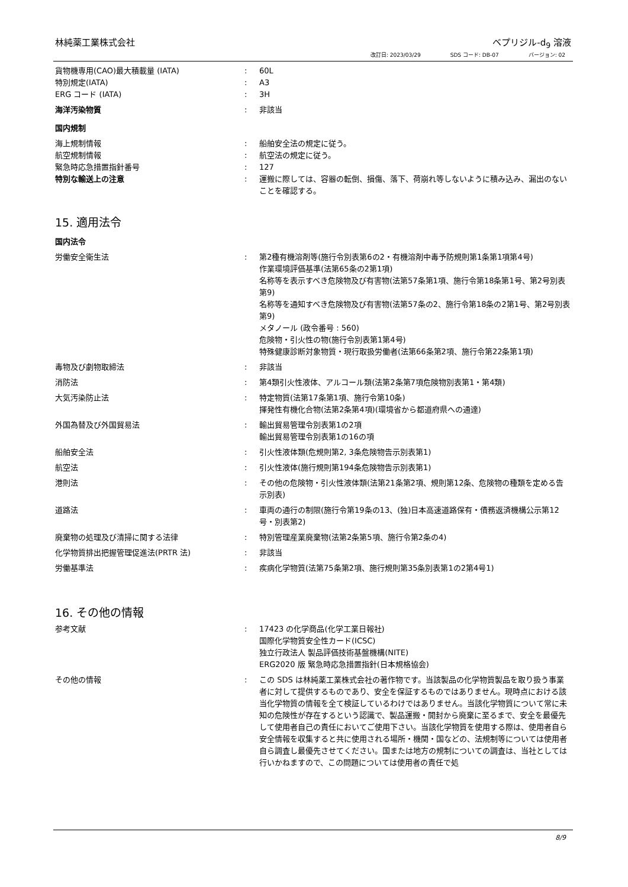林純薬工業株式会社 ベプリジル-d<sub>9</sub> 溶液
改訂日: 2023/03/29 SDS コード: DB-07 バージョン: 02
貨物機専用(CAO)最大積載量 (IATA) : 60L
特別規定(IATA) : A3
ERG コード (IATA) : 3H
海洋汚染物質 : 非該当
国内規制
海上規制情報 : 船舶安全法の規定に従う。
航空規制情報 : 航空法の規定に従う。
緊急時応急措置指針番号 : 127
特別な輸送上の注意 : 運搬に際しては、容器の転倒、損傷、落下、荷崩れ等しないように積み込み、漏出のないことを確認する。
15. 適用法令
国内法令
労働安全衛生法 : 第2種有機溶剤等(施行令別表第6の2・有機溶剤中毒予防規則第1条第1項第4号)
作業環境評価基準(法第65条の2第1項)
名称等を表示すべき危険物及び有害物(法第57条第1項、施行令第18条第1号、第2号別表第9)
名称等を通知すべき危険物及び有害物(法第57条の2、施行令第18条の2第1号、第2号別表第9)
メタノール (政令番号 : 560)
危険物・引火性の物(施行令別表第1第4号)
特殊健康診断対象物質・現行取扱労働者(法第66条第2項、施行令第22条第1項)
毒物及び劇物取締法 : 非該当
消防法 : 第4類引火性液体、アルコール類(法第2条第7項危険物別表第1・第4類)
大気汚染防止法 : 特定物質(法第17条第1項、施行令第10条)
揮発性有機化合物(法第2条第4項)(環境省から都道府県への通達)
外国為替及び外国貿易法 : 輸出貿易管理令別表第1の2項
輸出貿易管理令別表第1の16の項
船舶安全法 : 引火性液体類(危規則第2, 3条危険物告示別表第1)
航空法 : 引火性液体(施行規則第194条危険物告示別表第1)
港則法 : その他の危険物・引火性液体類(法第21条第2項、規則第12条、危険物の種類を定める告示別表)
道路法 : 車両の通行の制限(施行令第19条の13、(独)日本高速道路保有・債務返済機構公示第12号・別表第2)
廃棄物の処理及び清掃に関する法律 : 特別管理産業廃棄物(法第2条第5項、施行令第2条の4)
化学物質排出把握管理促進法(PRTR 法) : 非該当
労働基準法 : 疾病化学物質(法第75条第2項、施行規則第35条別表第1の2第4号1)
16. その他の情報
参考文献 : 17423 の化学商品(化学工業日報社)
国際化学物質安全性カード(ICSC)
独立行政法人 製品評価技術基盤機構(NITE)
ERG2020 版 緊急時応急措置指針(日本規格協会)
その他の情報 : この SDS は林純薬工業株式会社の著作物です。当該製品の化学物質製品を取り扱う事業者に対して提供するものであり、安全を保証するものではありません。現時点における該当化学物質の情報を全て検証しているわけではありません。当該化学物質について常に未知の危険性が存在するという認識で、製品運搬・開封から廃棄に至るまで、安全を最優先して使用者自己の責任においてご使用下さい。当該化学物質を使用する際は、使用者自ら安全情報を収集すると共に使用される場所・機関・国などの、法規制等については使用者自ら調査し最優先させてください。国または地方の規制についての調査は、当社としては行いかねますので、この問題については使用者の責任で処
8/9